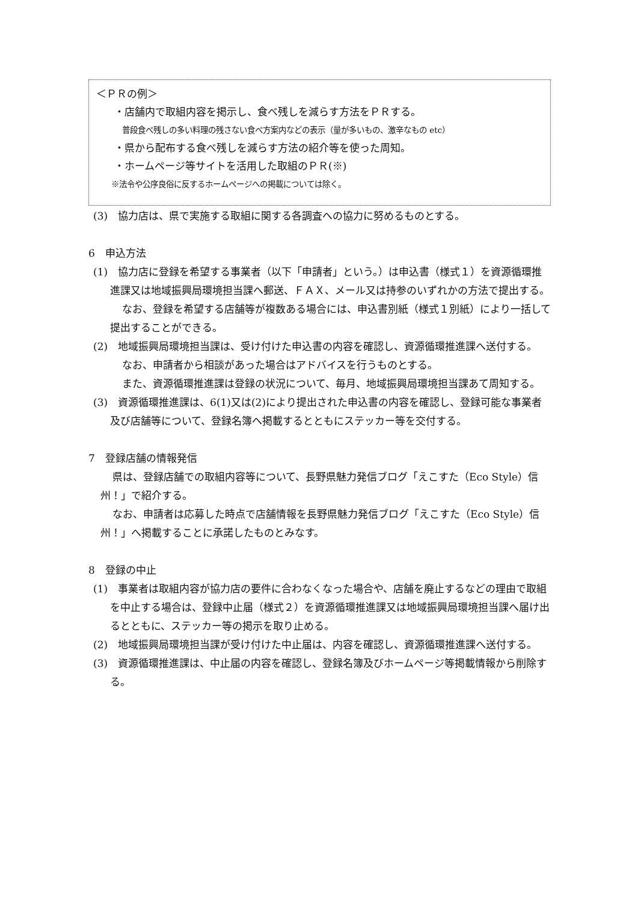＜ＰＲの例＞
・店舗内で取組内容を掲示し、食べ残しを減らす方法をＰＲする。
普段食べ残しの多い料理の残さない食べ方案内などの表示（量が多いもの、激辛なもの etc）
・県から配布する食べ残しを減らす方法の紹介等を使った周知。
・ホームページ等サイトを活用した取組のＰＲ(※)
※法令や公序良俗に反するホームページへの掲載については除く。
(3)　協力店は、県で実施する取組に関する各調査への協力に努めるものとする。
6　申込方法
(1)　協力店に登録を希望する事業者（以下「申請者」という。）は申込書（様式１）を資源循環推進課又は地域振興局環境担当課へ郵送、ＦＡＸ、メール又は持参のいずれかの方法で提出する。
なお、登録を希望する店舗等が複数ある場合には、申込書別紙（様式１別紙）により一括して提出することができる。
(2)　地域振興局環境担当課は、受け付けた申込書の内容を確認し、資源循環推進課へ送付する。
なお、申請者から相談があった場合はアドバイスを行うものとする。
また、資源循環推進課は登録の状況について、毎月、地域振興局環境担当課あて周知する。
(3)　資源循環推進課は、6(1)又は(2)により提出された申込書の内容を確認し、登録可能な事業者及び店舗等について、登録名簿へ掲載するとともにステッカー等を交付する。
7　登録店舗の情報発信
県は、登録店舗での取組内容等について、長野県魅力発信ブログ「えこすた（Eco Style）信州！」で紹介する。
なお、申請者は応募した時点で店舗情報を長野県魅力発信ブログ「えこすた（Eco Style）信州！」へ掲載することに承諾したものとみなす。
8　登録の中止
(1)　事業者は取組内容が協力店の要件に合わなくなった場合や、店舗を廃止するなどの理由で取組を中止する場合は、登録中止届（様式２）を資源循環推進課又は地域振興局環境担当課へ届け出るとともに、ステッカー等の掲示を取り止める。
(2)　地域振興局環境担当課が受け付けた中止届は、内容を確認し、資源循環推進課へ送付する。
(3)　資源循環推進課は、中止届の内容を確認し、登録名簿及びホームページ等掲載情報から削除する。